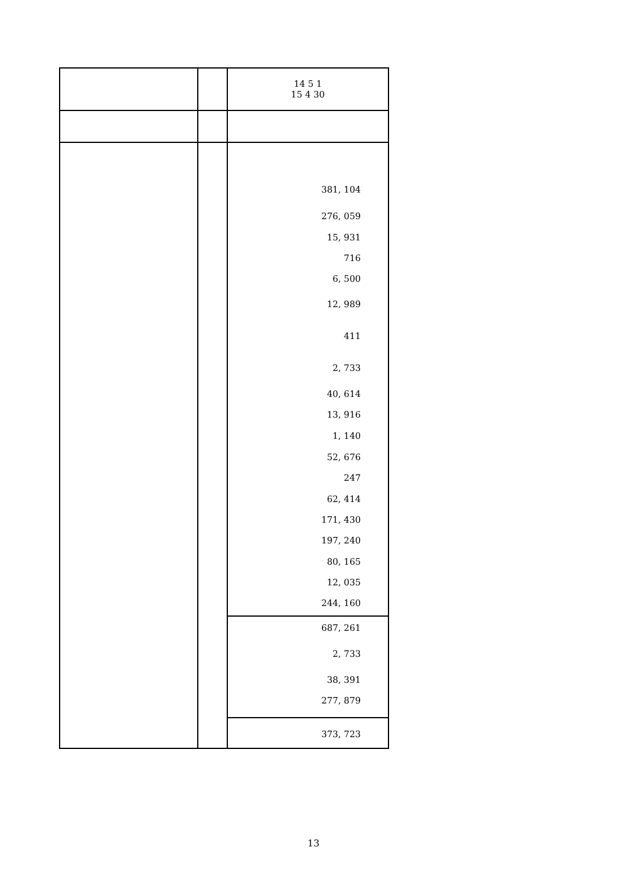| | | 14 5 1 15 4 30 |
| | | 381, 104 276, 059 15, 931 716 6, 500 12, 989 411 2, 733 40, 614 13, 916 1, 140 52, 676 247 62, 414 171, 430 197, 240 80, 165 12, 035 244, 160 |
| | | 687, 261 2, 733 38, 391 277, 879 |
| | | 373, 723 |
13